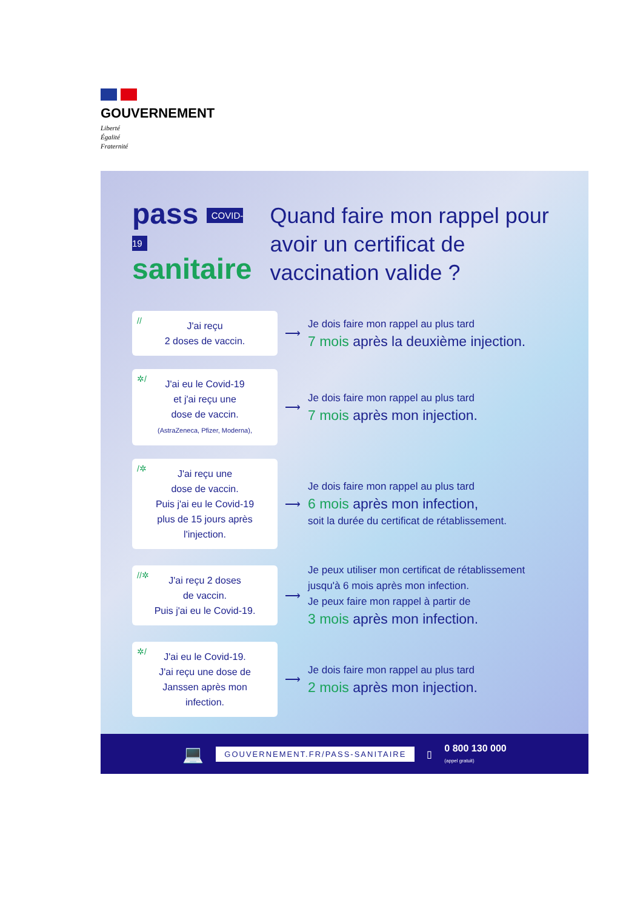GOUVERNEMENT
Liberté
Égalité
Fraternité
pass COVID-19
sanitaire
Quand faire mon rappel pour avoir un certificat de vaccination valide ?
// J'ai reçu
2 doses de vaccin.
⟶
Je dois faire mon rappel au plus tard
7 mois après la deuxième injection.
✲/ J'ai eu le Covid-19
et j'ai reçu une
dose de vaccin.
(AstraZeneca, Pfizer, Moderna),
⟶
Je dois faire mon rappel au plus tard
7 mois après mon injection.
/✲ J'ai reçu une
dose de vaccin.
Puis j'ai eu le Covid-19
plus de 15 jours après
l'injection.
⟶
Je dois faire mon rappel au plus tard
6 mois après mon infection,
soit la durée du certificat de rétablissement.
//✲ J'ai reçu 2 doses
de vaccin.
Puis j'ai eu le Covid-19.
⟶
Je peux utiliser mon certificat de rétablissement
jusqu'à 6 mois après mon infection.
Je peux faire mon rappel à partir de
3 mois après mon infection.
✲/ J'ai eu le Covid-19.
J'ai reçu une dose de
Janssen après mon
infection.
⟶
Je dois faire mon rappel au plus tard
2 mois après mon injection.
💻 GOUVERNEMENT.FR/PASS-SANITAIRE ▯ 0 800 130 000
(appel gratuit)